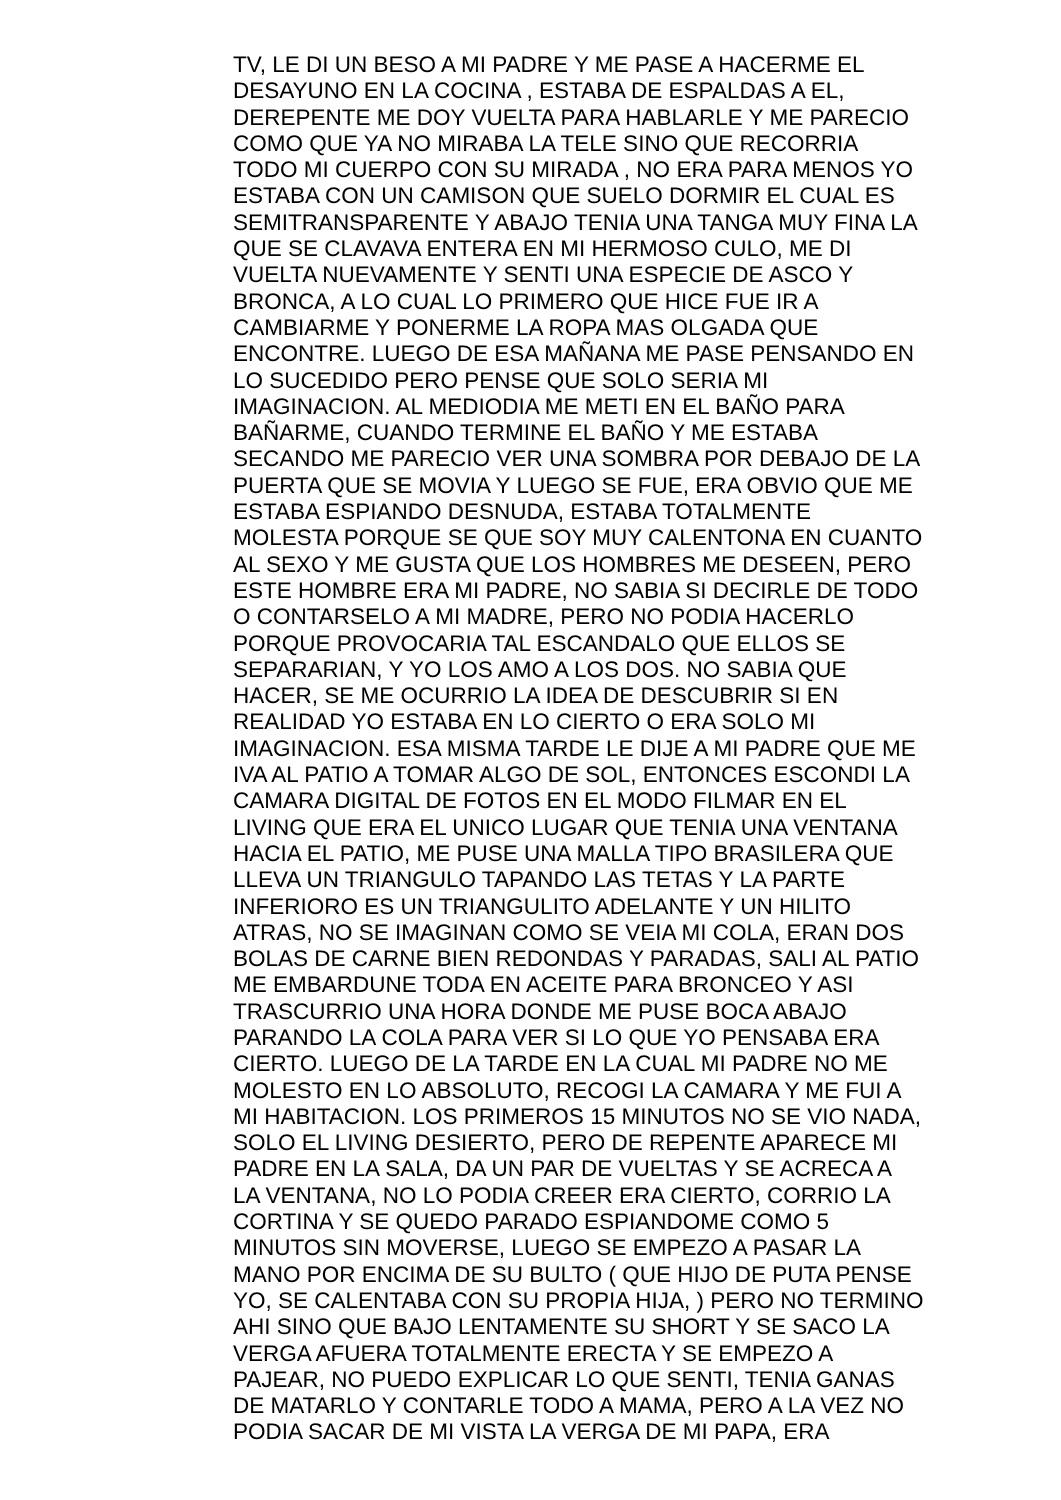TV, LE DI UN BESO A MI PADRE Y ME PASE A HACERME EL
DESAYUNO EN LA COCINA , ESTABA DE ESPALDAS A EL,
DEREPENTE ME DOY VUELTA PARA HABLARLE Y ME PARECIO
COMO QUE YA NO MIRABA LA TELE SINO QUE RECORRIA
TODO MI CUERPO CON SU MIRADA , NO ERA PARA MENOS YO
ESTABA CON UN CAMISON QUE SUELO DORMIR EL CUAL ES
SEMITRANSPARENTE Y ABAJO TENIA UNA TANGA MUY FINA LA
QUE SE CLAVAVA ENTERA EN MI HERMOSO CULO, ME DI
VUELTA NUEVAMENTE Y SENTI UNA ESPECIE DE ASCO Y
BRONCA, A LO CUAL LO PRIMERO QUE HICE FUE IR A
CAMBIARME Y PONERME LA ROPA MAS OLGADA QUE
ENCONTRE. LUEGO DE ESA MAÑANA ME PASE PENSANDO EN
LO SUCEDIDO PERO PENSE QUE SOLO SERIA MI
IMAGINACION. AL MEDIODIA ME METI EN EL BAÑO PARA
BAÑARME, CUANDO TERMINE EL BAÑO Y ME ESTABA
SECANDO ME PARECIO VER UNA SOMBRA POR DEBAJO DE LA
PUERTA QUE SE MOVIA Y LUEGO SE FUE, ERA OBVIO QUE ME
ESTABA ESPIANDO DESNUDA, ESTABA TOTALMENTE
MOLESTA PORQUE SE QUE SOY MUY CALENTONA EN CUANTO
AL SEXO Y ME GUSTA QUE LOS HOMBRES ME DESEEN, PERO
ESTE HOMBRE ERA MI PADRE, NO SABIA SI DECIRLE DE TODO
O CONTARSELO A MI MADRE, PERO NO PODIA HACERLO
PORQUE PROVOCARIA TAL ESCANDALO QUE ELLOS SE
SEPARARIAN, Y YO LOS AMO A LOS DOS. NO SABIA QUE
HACER, SE ME OCURRIO LA IDEA DE DESCUBRIR SI EN
REALIDAD YO ESTABA EN LO CIERTO O ERA SOLO MI
IMAGINACION. ESA MISMA TARDE LE DIJE A MI PADRE QUE ME
IVA AL PATIO A TOMAR ALGO DE SOL, ENTONCES ESCONDI LA
CAMARA DIGITAL DE FOTOS EN EL MODO FILMAR EN EL
LIVING QUE ERA EL UNICO LUGAR QUE TENIA UNA VENTANA
HACIA EL PATIO, ME PUSE UNA MALLA TIPO BRASILERA QUE
LLEVA UN TRIANGULO TAPANDO LAS TETAS Y LA PARTE
INFERIORO ES UN TRIANGULITO ADELANTE Y UN HILITO
ATRAS, NO SE IMAGINAN COMO SE VEIA MI COLA, ERAN DOS
BOLAS DE CARNE BIEN REDONDAS Y PARADAS, SALI AL PATIO
ME EMBARDUNE TODA EN ACEITE PARA BRONCEO Y ASI
TRASCURRIO UNA HORA DONDE ME PUSE BOCA ABAJO
PARANDO LA COLA PARA VER SI LO QUE YO PENSABA ERA
CIERTO. LUEGO DE LA TARDE EN LA CUAL MI PADRE NO ME
MOLESTO EN LO ABSOLUTO, RECOGI LA CAMARA Y ME FUI A
MI HABITACION. LOS PRIMEROS 15 MINUTOS NO SE VIO NADA,
SOLO EL LIVING DESIERTO, PERO DE REPENTE APARECE MI
PADRE EN LA SALA, DA UN PAR DE VUELTAS Y SE ACRECA A
LA VENTANA, NO LO PODIA CREER ERA CIERTO, CORRIO LA
CORTINA Y SE QUEDO PARADO ESPIANDOME COMO 5
MINUTOS SIN MOVERSE, LUEGO SE EMPEZO A PASAR LA
MANO POR ENCIMA DE SU BULTO ( QUE HIJO DE PUTA PENSE
YO, SE CALENTABA CON SU PROPIA HIJA, ) PERO NO TERMINO
AHI SINO QUE BAJO LENTAMENTE SU SHORT Y SE SACO LA
VERGA AFUERA TOTALMENTE ERECTA Y SE EMPEZO A
PAJEAR, NO PUEDO EXPLICAR LO QUE SENTI, TENIA GANAS
DE MATARLO Y CONTARLE TODO A MAMA, PERO A LA VEZ NO
PODIA SACAR DE MI VISTA LA VERGA DE MI PAPA, ERA